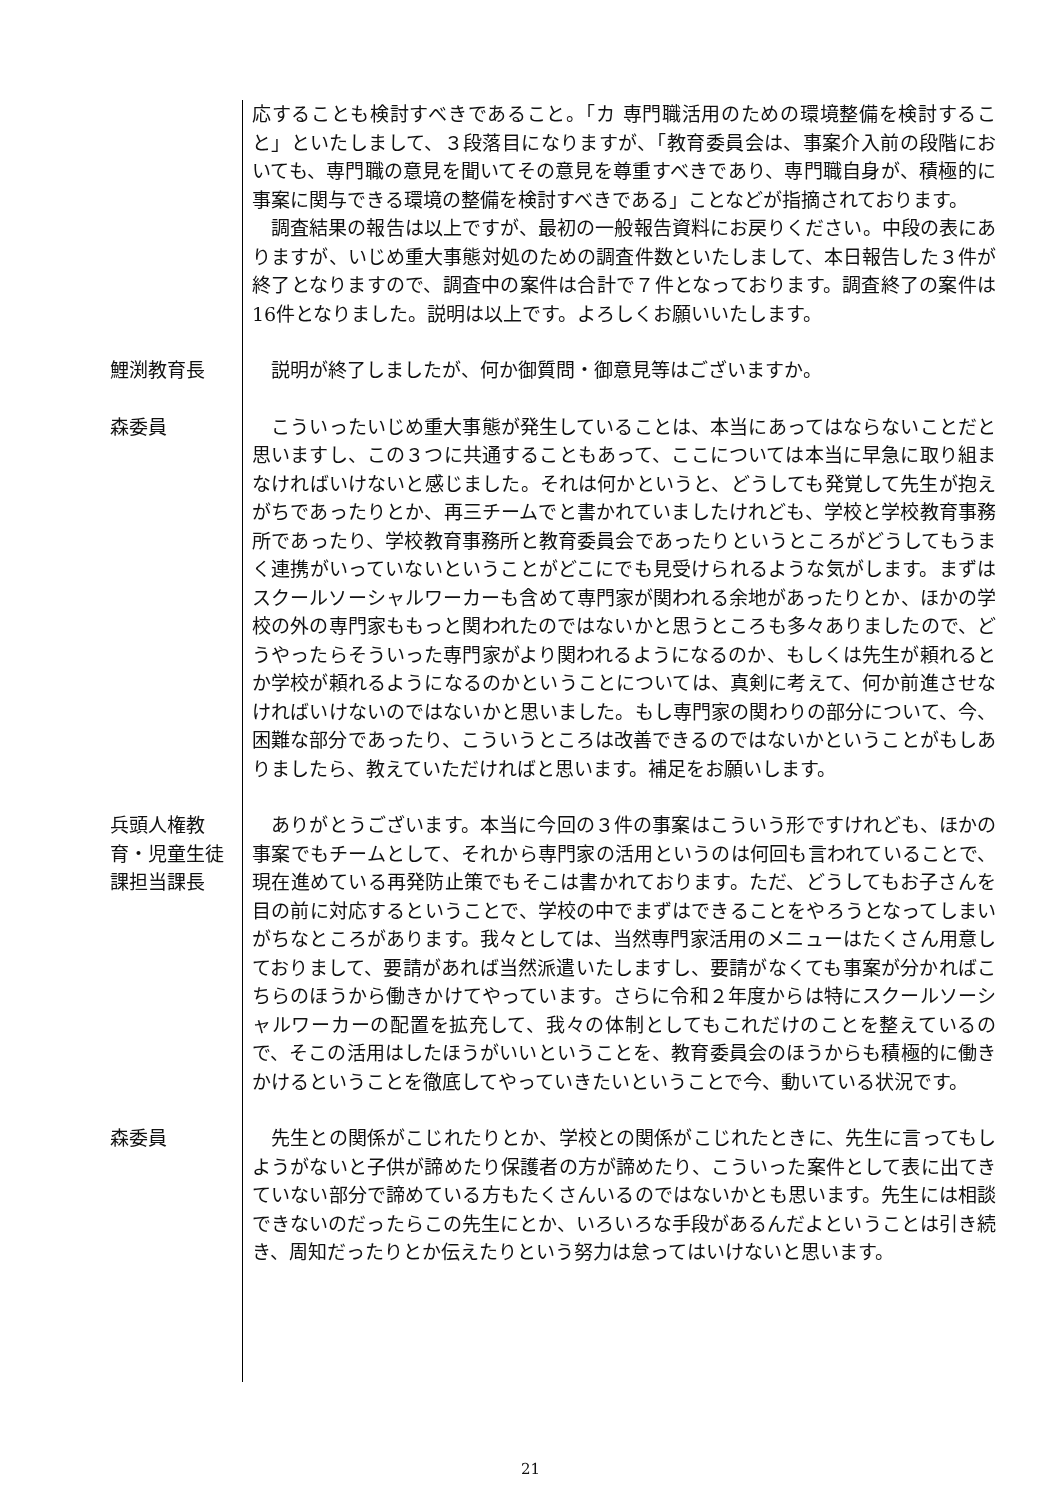応することも検討すべきであること。「カ 専門職活用のための環境整備を検討すること」といたしまして、３段落目になりますが、「教育委員会は、事案介入前の段階においても、専門職の意見を聞いてその意見を尊重すべきであり、専門職自身が、積極的に事案に関与できる環境の整備を検討すべきである」ことなどが指摘されております。
　調査結果の報告は以上ですが、最初の一般報告資料にお戻りください。中段の表にありますが、いじめ重大事態対処のための調査件数といたしまして、本日報告した３件が終了となりますので、調査中の案件は合計で７件となっております。調査終了の案件は16件となりました。説明は以上です。よろしくお願いいたします。
鯉渕教育長 　説明が終了しましたが、何か御質問・御意見等はございますか。
森委員 　こういったいじめ重大事態が発生していることは、本当にあってはならないことだと思いますし、この３つに共通することもあって、ここについては本当に早急に取り組まなければいけないと感じました。それは何かというと、どうしても発覚して先生が抱えがちであったりとか、再三チームでと書かれていましたけれども、学校と学校教育事務所であったり、学校教育事務所と教育委員会であったりというところがどうしてもうまく連携がいっていないということがどこにでも見受けられるような気がします。まずはスクールソーシャルワーカーも含めて専門家が関われる余地があったりとか、ほかの学校の外の専門家ももっと関われたのではないかと思うところも多々ありましたので、どうやったらそういった専門家がより関われるようになるのか、もしくは先生が頼れるとか学校が頼れるようになるのかということについては、真剣に考えて、何か前進させなければいけないのではないかと思いました。もし専門家の関わりの部分について、今、困難な部分であったり、こういうところは改善できるのではないかということがもしありましたら、教えていただければと思います。補足をお願いします。
兵頭人権教育・児童生徒課担当課長
　ありがとうございます。本当に今回の３件の事案はこういう形ですけれども、ほかの事案でもチームとして、それから専門家の活用というのは何回も言われていることで、現在進めている再発防止策でもそこは書かれております。ただ、どうしてもお子さんを目の前に対応するということで、学校の中でまずはできることをやろうとなってしまいがちなところがあります。我々としては、当然専門家活用のメニューはたくさん用意しておりまして、要請があれば当然派遣いたしますし、要請がなくても事案が分かればこちらのほうから働きかけてやっています。さらに令和２年度からは特にスクールソーシャルワーカーの配置を拡充して、我々の体制としてもこれだけのことを整えているので、そこの活用はしたほうがいいということを、教育委員会のほうからも積極的に働きかけるということを徹底してやっていきたいということで今、動いている状況です。
森委員 　先生との関係がこじれたりとか、学校との関係がこじれたときに、先生に言ってもしようがないと子供が諦めたり保護者の方が諦めたり、こういった案件として表に出てきていない部分で諦めている方もたくさんいるのではないかとも思います。先生には相談できないのだったらこの先生にとか、いろいろな手段があるんだよということは引き続き、周知だったりとか伝えたりという努力は怠ってはいけないと思います。
21